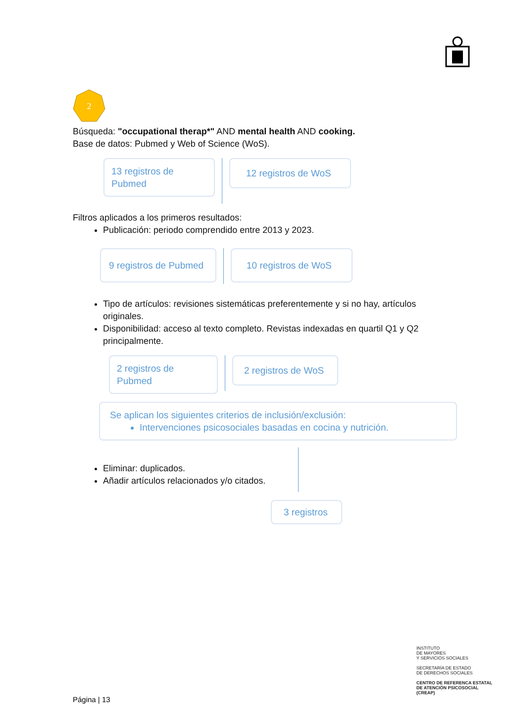2
Búsqueda: "occupational therap*" AND mental health AND cooking.
Base de datos: Pubmed y Web of Science (WoS).
13 registros de Pubmed
12 registros de WoS
Filtros aplicados a los primeros resultados:
Publicación: periodo comprendido entre 2013 y 2023.
9 registros de Pubmed
10 registros de WoS
Tipo de artículos: revisiones sistemáticas preferentemente y si no hay, artículos originales.
Disponibilidad: acceso al texto completo. Revistas indexadas en quartil Q1 y Q2 principalmente.
2 registros de Pubmed
2 registros de WoS
Se aplican los siguientes criterios de inclusión/exclusión:
Intervenciones psicosociales basadas en cocina y nutrición.
Eliminar: duplicados.
Añadir artículos relacionados y/o citados.
3 registros
INSTITUTO
DE MAYORES
Y SERVICIOS SOCIALES
SECRETARÍA DE ESTADO
DE DERECHOS SOCIALES
CENTRO DE REFERENCA ESTATAL
DE ATENCIÓN PSICOSOCIAL
(CREAP)
Página | 13